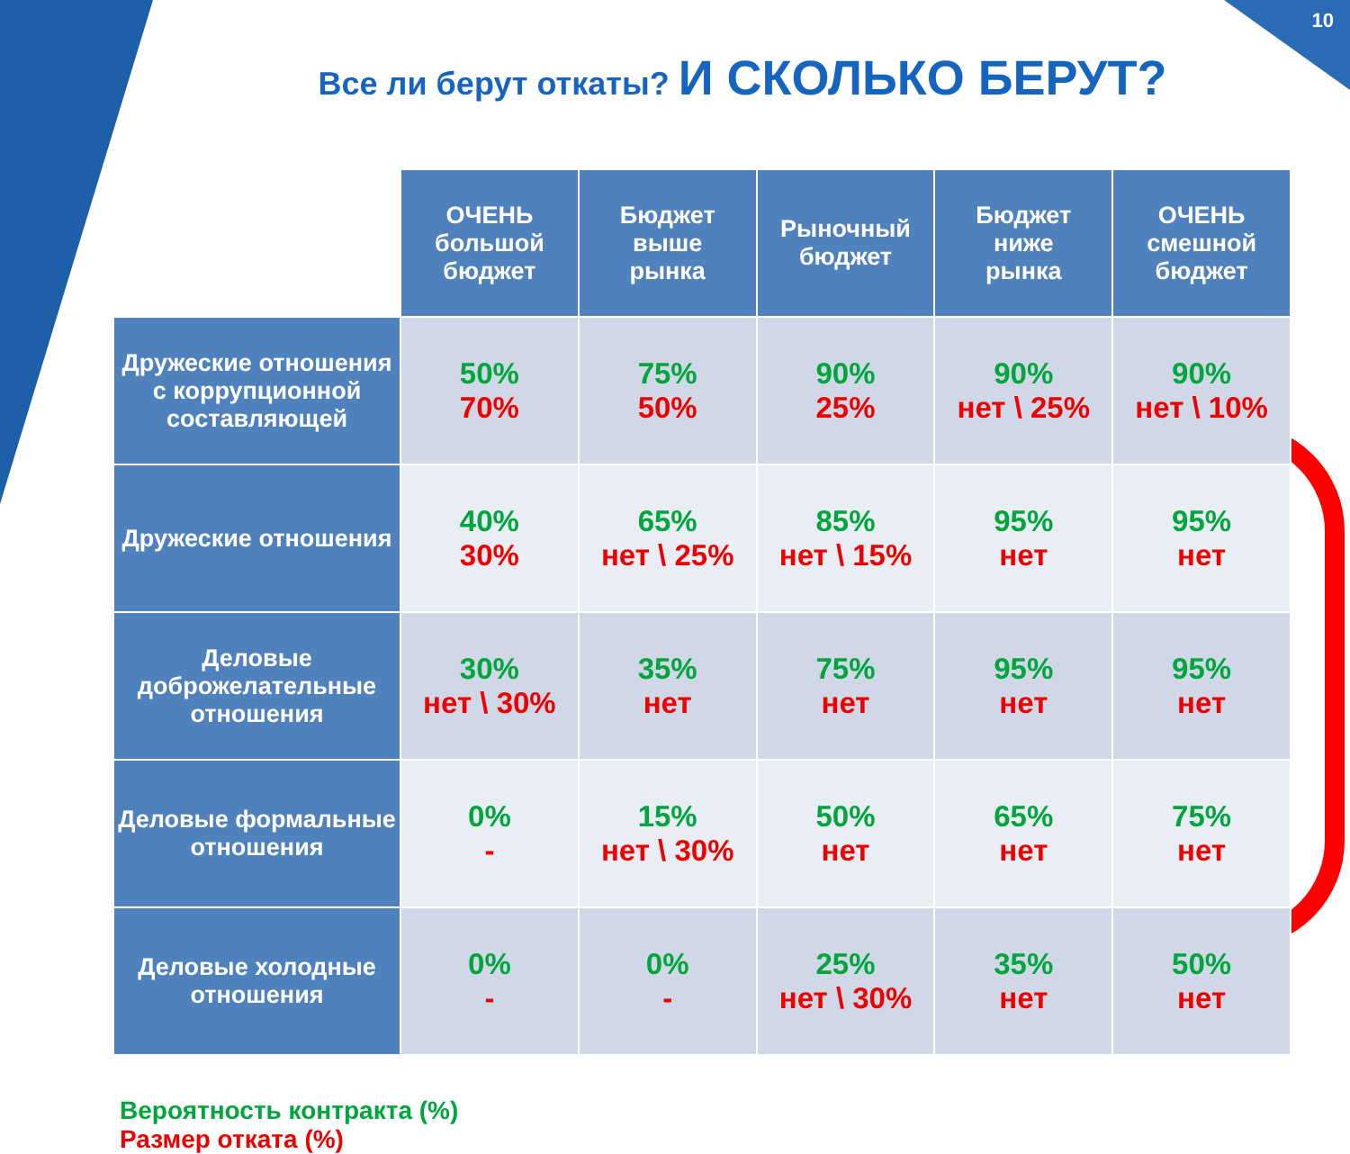10
Все ли берут откаты? И СКОЛЬКО БЕРУТ?
| | ОЧЕНЬ большой бюджет | Бюджет выше рынка | Рыночный бюджет | Бюджет ниже рынка | ОЧЕНЬ смешной бюджет |
| --- | --- | --- | --- | --- | --- |
| Дружеские отношения с коррупционной составляющей | 50% 70% | 75% 50% | 90% 25% | 90% нет \ 25% | 90% нет \ 10% |
| Дружеские отношения | 40% 30% | 65% нет \ 25% | 85% нет \ 15% | 95% нет | 95% нет |
| Деловые доброжелательные отношения | 30% нет \ 30% | 35% нет | 75% нет | 95% нет | 95% нет |
| Деловые формальные отношения | 0% - | 15% нет \ 30% | 50% нет | 65% нет | 75% нет |
| Деловые холодные отношения | 0% - | 0% - | 25% нет \ 30% | 35% нет | 50% нет |
Вероятность контракта (%)
Размер отката (%)